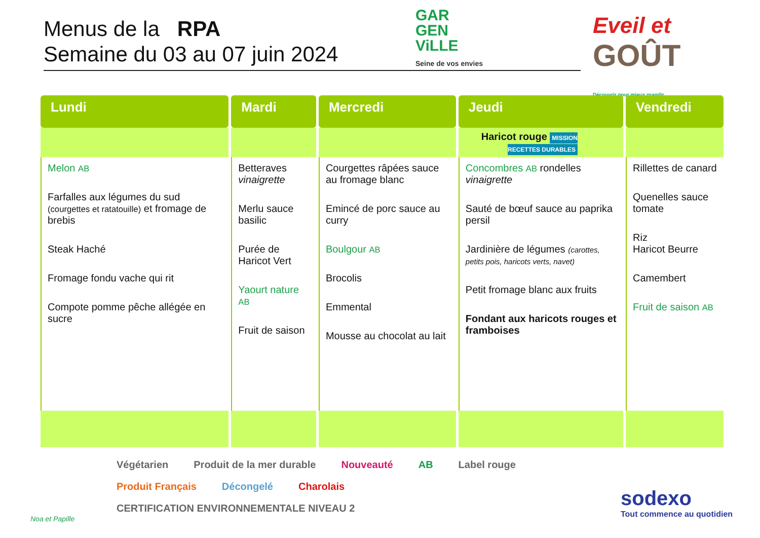Menus de la RPA
Semaine du 03 au 07 juin 2024
GAR
GEN
ViLLE
Seine de vos envies
Eveil et
GOÛT
Découvrir pour mieux grandir
| Lundi | Mardi | Mercredi | Jeudi | Vendredi |
| --- | --- | --- | --- | --- |
| | | | Haricot rouge MISSION RECETTES DURABLES | |
| Melon AB Farfalles aux légumes du sud (courgettes et ratatouille) et fromage de brebis Steak Haché Fromage fondu vache qui rit Compote pomme pêche allégée en sucre | Betteraves vinaigrette Merlu sauce basilic Purée de Haricot Vert Yaourt nature AB Fruit de saison | Courgettes râpées sauce au fromage blanc Emincé de porc sauce au curry Boulgour AB Brocolis Emmental Mousse au chocolat au lait | Concombres AB rondelles vinaigrette Sauté de bœuf sauce au paprika persil Jardinière de légumes (carottes, petits pois, haricots verts, navet) Petit fromage blanc aux fruits Fondant aux haricots rouges et framboises | Rillettes de canard Quenelles sauce tomate Riz Haricot Beurre Camembert Fruit de saison AB |
Noa et Papille
Végétarien Produit de la mer durable Nouveauté AB Label rouge Produit Français Décongelé Charolais CERTIFICATION ENVIRONNEMENTALE NIVEAU 2
sodexo
Tout commence au quotidien